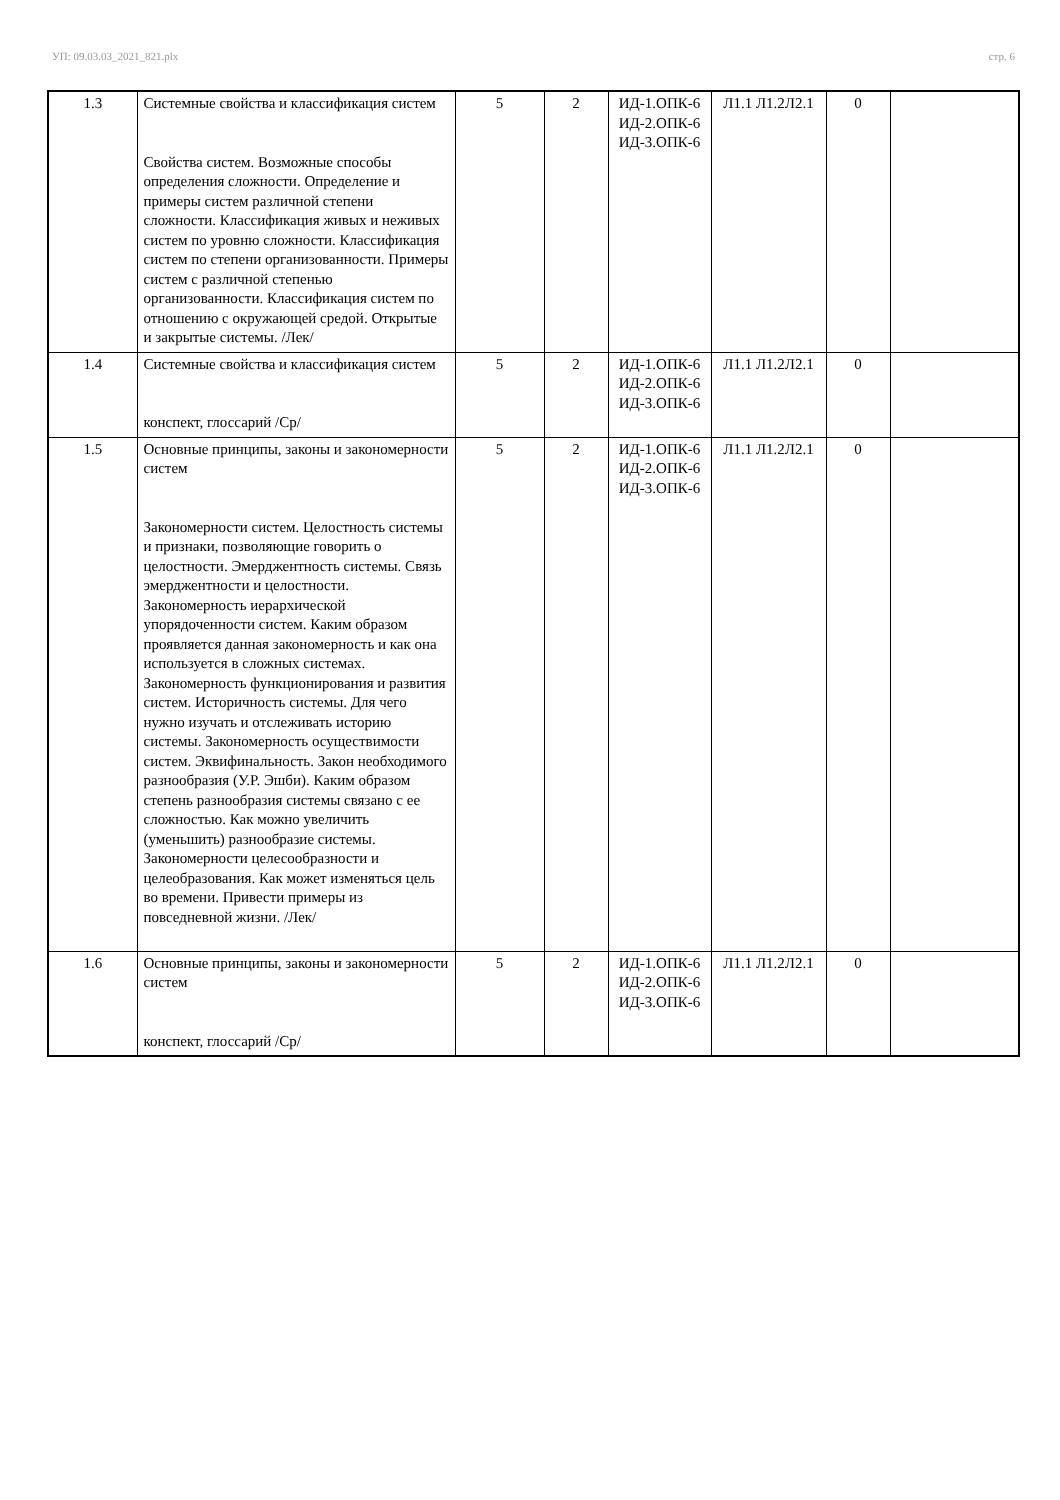УП: 09.03.03_2021_821.plx стр. 6
| 1.3 | Системные свойства и классификация систем Свойства систем. Возможные способы определения сложности. Определение и примеры систем различной степени сложности. Классификация живых и неживых систем по уровню сложности. Классификация систем по степени организованности. Примеры систем с различной степенью организованности. Классификация систем по отношению с окружающей средой. Открытые и закрытые системы. /Лек/ | 5 | 2 | ИД-1.ОПК-6 ИД-2.ОПК-6 ИД-3.ОПК-6 | Л1.1 Л1.2Л2.1 | 0 | |
| 1.4 | Системные свойства и классификация систем конспект, глоссарий /Ср/ | 5 | 2 | ИД-1.ОПК-6 ИД-2.ОПК-6 ИД-3.ОПК-6 | Л1.1 Л1.2Л2.1 | 0 | |
| 1.5 | Основные принципы, законы и закономерности систем Закономерности систем. Целостность системы и признаки, позволяющие говорить о целостности. Эмерджентность системы. Связь эмерджентности и целостности. Закономерность иерархической упорядоченности систем. Каким образом проявляется данная закономерность и как она используется в сложных системах. Закономерность функционирования и развития систем. Историчность системы. Для чего нужно изучать и отслеживать историю системы. Закономерность осуществимости систем. Эквифинальность. Закон необходимого разнообразия (У.Р. Эшби). Каким образом степень разнообразия системы связано с ее сложностью. Как можно увеличить (уменьшить) разнообразие системы. Закономерности целесообразности и целеобразования. Как может изменяться цель во времени. Привести примеры из повседневной жизни. /Лек/ | 5 | 2 | ИД-1.ОПК-6 ИД-2.ОПК-6 ИД-3.ОПК-6 | Л1.1 Л1.2Л2.1 | 0 | |
| 1.6 | Основные принципы, законы и закономерности систем конспект, глоссарий /Ср/ | 5 | 2 | ИД-1.ОПК-6 ИД-2.ОПК-6 ИД-3.ОПК-6 | Л1.1 Л1.2Л2.1 | 0 | |